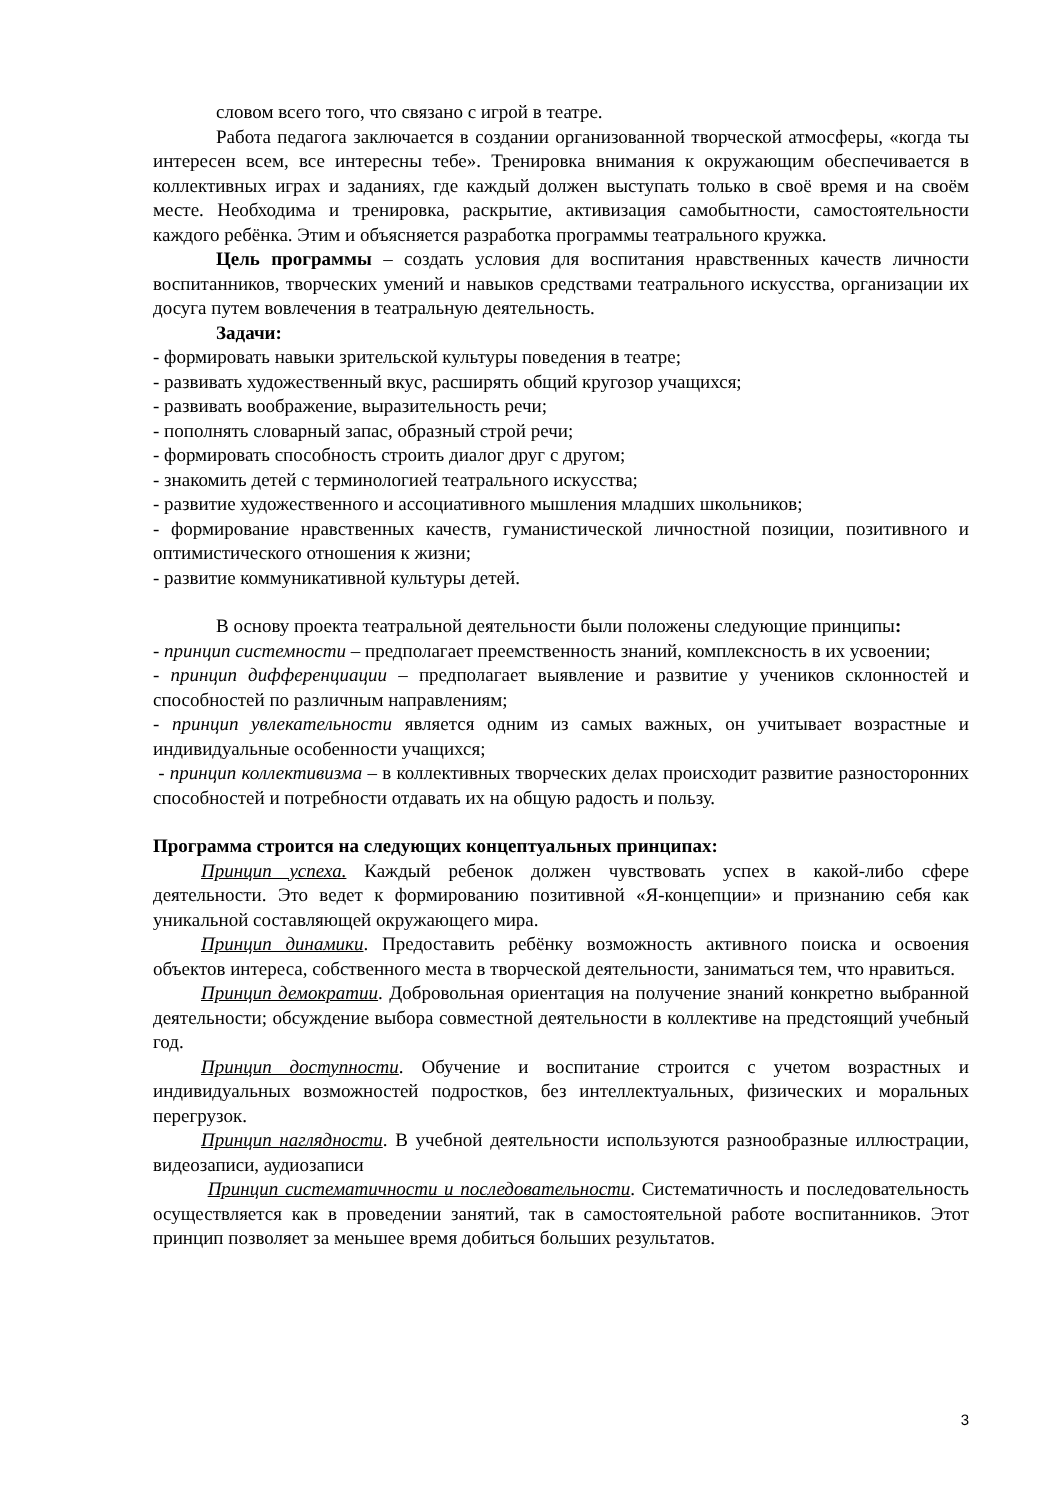словом всего того, что связано с игрой в театре.
Работа педагога заключается в создании организованной творческой атмосферы, «когда ты интересен всем, все интересны тебе». Тренировка внимания к окружающим обеспечивается в коллективных играх и заданиях, где каждый должен выступать только в своё время и на своём месте. Необходима и тренировка, раскрытие, активизация самобытности, самостоятельности каждого ребёнка. Этим и объясняется разработка программы театрального кружка.
Цель программы – создать условия для воспитания нравственных качеств личности воспитанников, творческих умений и навыков средствами театрального искусства, организации их досуга путем вовлечения в театральную деятельность.
Задачи:
- формировать навыки зрительской культуры поведения в театре;
- развивать художественный вкус, расширять общий кругозор учащихся;
- развивать воображение, выразительность речи;
- пополнять словарный запас, образный строй речи;
- формировать способность строить диалог друг с другом;
- знакомить детей с терминологией театрального искусства;
- развитие художественного и ассоциативного мышления младших школьников;
- формирование нравственных качеств, гуманистической личностной позиции, позитивного и оптимистического отношения к жизни;
- развитие коммуникативной культуры детей.
В основу проекта театральной деятельности были положены следующие принципы:
- принцип системности – предполагает преемственность знаний, комплексность в их усвоении;
- принцип дифференциации – предполагает выявление и развитие у учеников склонностей и способностей по различным направлениям;
- принцип увлекательности является одним из самых важных, он учитывает возрастные и индивидуальные особенности учащихся;
- принцип коллективизма – в коллективных творческих делах происходит развитие разносторонних способностей и потребности отдавать их на общую радость и пользу.
Программа строится на следующих концептуальных принципах:
Принцип успеха. Каждый ребенок должен чувствовать успех в какой-либо сфере деятельности. Это ведет к формированию позитивной «Я-концепции» и признанию себя как уникальной составляющей окружающего мира.
Принцип динамики. Предоставить ребёнку возможность активного поиска и освоения объектов интереса, собственного места в творческой деятельности, заниматься тем, что нравиться.
Принцип демократии. Добровольная ориентация на получение знаний конкретно выбранной деятельности; обсуждение выбора совместной деятельности в коллективе на предстоящий учебный год.
Принцип доступности. Обучение и воспитание строится с учетом возрастных и индивидуальных возможностей подростков, без интеллектуальных, физических и моральных перегрузок.
Принцип наглядности. В учебной деятельности используются разнообразные иллюстрации, видеозаписи, аудиозаписи
Принцип систематичности и последовательности. Систематичность и последовательность осуществляется как в проведении занятий, так в самостоятельной работе воспитанников. Этот принцип позволяет за меньшее время добиться больших результатов.
3